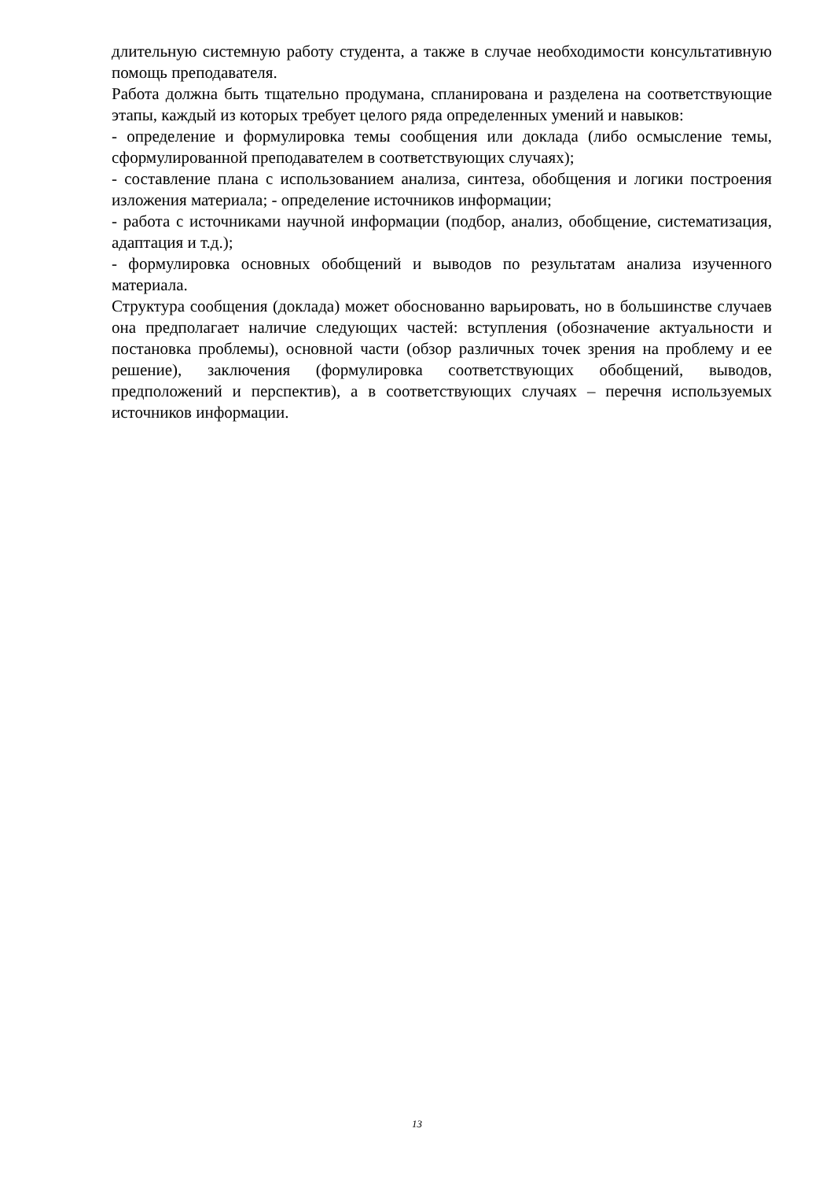длительную системную работу студента, а также в случае необходимости консультативную помощь преподавателя.
Работа должна быть тщательно продумана, спланирована и разделена на соответствующие этапы, каждый из которых требует целого ряда определенных умений и навыков:
- определение и формулировка темы сообщения или доклада (либо осмысление темы, сформулированной преподавателем в соответствующих случаях);
- составление плана с использованием анализа, синтеза, обобщения и логики построения изложения материала; - определение источников информации;
- работа с источниками научной информации (подбор, анализ, обобщение, систематизация, адаптация и т.д.);
- формулировка основных обобщений и выводов по результатам анализа изученного материала.
Структура сообщения (доклада) может обоснованно варьировать, но в большинстве случаев она предполагает наличие следующих частей: вступления (обозначение актуальности и постановка проблемы), основной части (обзор различных точек зрения на проблему и ее решение), заключения (формулировка соответствующих обобщений, выводов, предположений и перспектив), а в соответствующих случаях – перечня используемых источников информации.
13